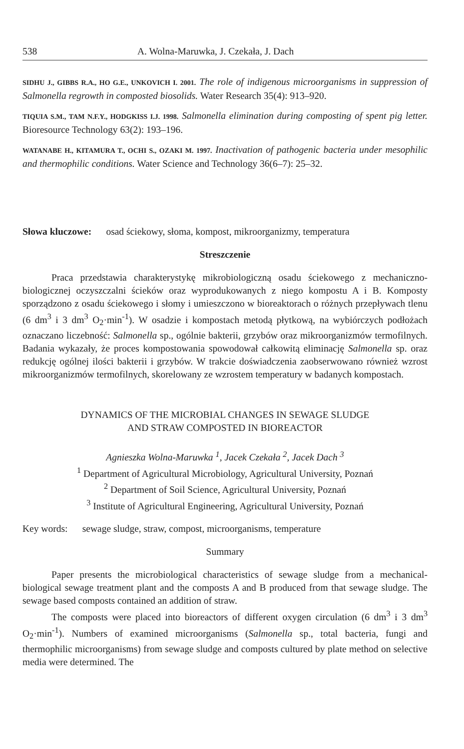538 A. Wolna-Maruwka, J. Czekała, J. Dach
SIDHU J., GIBBS R.A., HO G.E., UNKOVICH I. 2001. The role of indigenous microorganisms in suppression of Salmonella regrowth in composted biosolids. Water Research 35(4): 913–920.
TIQUIA S.M., TAM N.F.Y., HODGKISS I.J. 1998. Salmonella elimination during composting of spent pig letter. Bioresource Technology 63(2): 193–196.
WATANABE H., KITAMURA T., OCHI S., OZAKI M. 1997. Inactivation of pathogenic bacteria under mesophilic and thermophilic conditions. Water Science and Technology 36(6–7): 25–32.
Słowa kluczowe: osad ściekowy, słoma, kompost, mikroorganizmy, temperatura
Streszczenie
Praca przedstawia charakterystykę mikrobiologiczną osadu ściekowego z mechaniczno-biologicznej oczyszczalni ścieków oraz wyprodukowanych z niego kompostu A i B. Komposty sporządzono z osadu ściekowego i słomy i umieszczono w bioreaktorach o różnych przepływach tlenu (6 dm<sup>3</sup> i 3 dm<sup>3</sup> O<sub>2</sub>·min<sup>-1</sup>). W osadzie i kompostach metodą płytkową, na wybiórczych podłożach oznaczano liczebność: Salmonella sp., ogólnie bakterii, grzybów oraz mikroorganizmów termofilnych. Badania wykazały, że proces kompostowania spowodował całkowitą eliminację Salmonella sp. oraz redukcję ogólnej ilości bakterii i grzybów. W trakcie doświadczenia zaobserwowano również wzrost mikroorganizmów termofilnych, skorelowany ze wzrostem temperatury w badanych kompostach.
DYNAMICS OF THE MICROBIAL CHANGES IN SEWAGE SLUDGE
AND STRAW COMPOSTED IN BIOREACTOR
Agnieszka Wolna-Maruwka <sup>1</sup>, Jacek Czekała <sup>2</sup>, Jacek Dach <sup>3</sup>
<sup>1</sup> Department of Agricultural Microbiology, Agricultural University, Poznań
<sup>2</sup> Department of Soil Science, Agricultural University, Poznań
<sup>3</sup> Institute of Agricultural Engineering, Agricultural University, Poznań
Key words: sewage sludge, straw, compost, microorganisms, temperature
Summary
Paper presents the microbiological characteristics of sewage sludge from a mechanical-biological sewage treatment plant and the composts A and B produced from that sewage sludge. The sewage based composts contained an addition of straw.
The composts were placed into bioreactors of different oxygen circulation (6 dm<sup>3</sup> i 3 dm<sup>3</sup> O<sub>2</sub>·min<sup>-1</sup>). Numbers of examined microorganisms (Salmonella sp., total bacteria, fungi and thermophilic microorganisms) from sewage sludge and composts cultured by plate method on selective media were determined. The